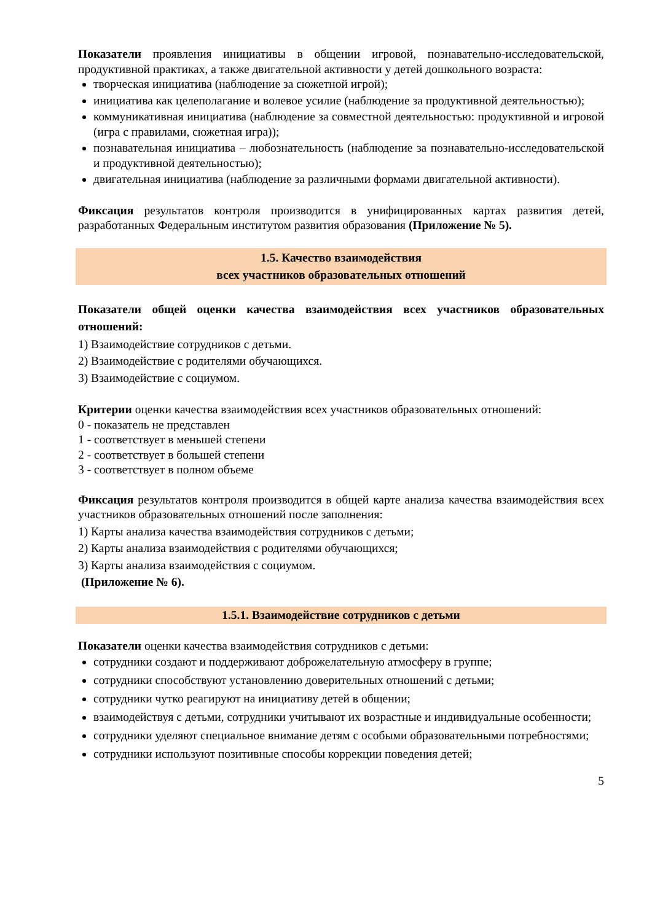Показатели проявления инициативы в общении игровой, познавательно-исследовательской, продуктивной практиках, а также двигательной активности у детей дошкольного возраста:
творческая инициатива (наблюдение за сюжетной игрой);
инициатива как целеполагание и волевое усилие (наблюдение за продуктивной деятельностью);
коммуникативная инициатива (наблюдение за совместной деятельностью: продуктивной и игровой (игра с правилами, сюжетная игра));
познавательная инициатива – любознательность (наблюдение за познавательно-исследовательской и продуктивной деятельностью);
двигательная инициатива (наблюдение за различными формами двигательной активности).
Фиксация результатов контроля производится в унифицированных картах развития детей, разработанных Федеральным институтом развития образования (Приложение № 5).
1.5. Качество взаимодействия
всех участников образовательных отношений
Показатели общей оценки качества взаимодействия всех участников образовательных отношений:
1) Взаимодействие сотрудников с детьми.
2) Взаимодействие с родителями обучающихся.
3) Взаимодействие с социумом.
Критерии оценки качества взаимодействия всех участников образовательных отношений:
0 - показатель не представлен
1 - соответствует в меньшей степени
2 - соответствует в большей степени
3 - соответствует в полном объеме
Фиксация результатов контроля производится в общей карте анализа качества взаимодействия всех участников образовательных отношений после заполнения:
1) Карты анализа качества взаимодействия сотрудников с детьми;
2) Карты анализа взаимодействия с родителями обучающихся;
3) Карты анализа взаимодействия с социумом.
(Приложение № 6).
1.5.1. Взаимодействие сотрудников с детьми
Показатели оценки качества взаимодействия сотрудников с детьми:
сотрудники создают и поддерживают доброжелательную атмосферу в группе;
сотрудники способствуют установлению доверительных отношений с детьми;
сотрудники чутко реагируют на инициативу детей в общении;
взаимодействуя с детьми, сотрудники учитывают их возрастные и индивидуальные особенности;
сотрудники уделяют специальное внимание детям с особыми образовательными потребностями;
сотрудники используют позитивные способы коррекции поведения детей;
5